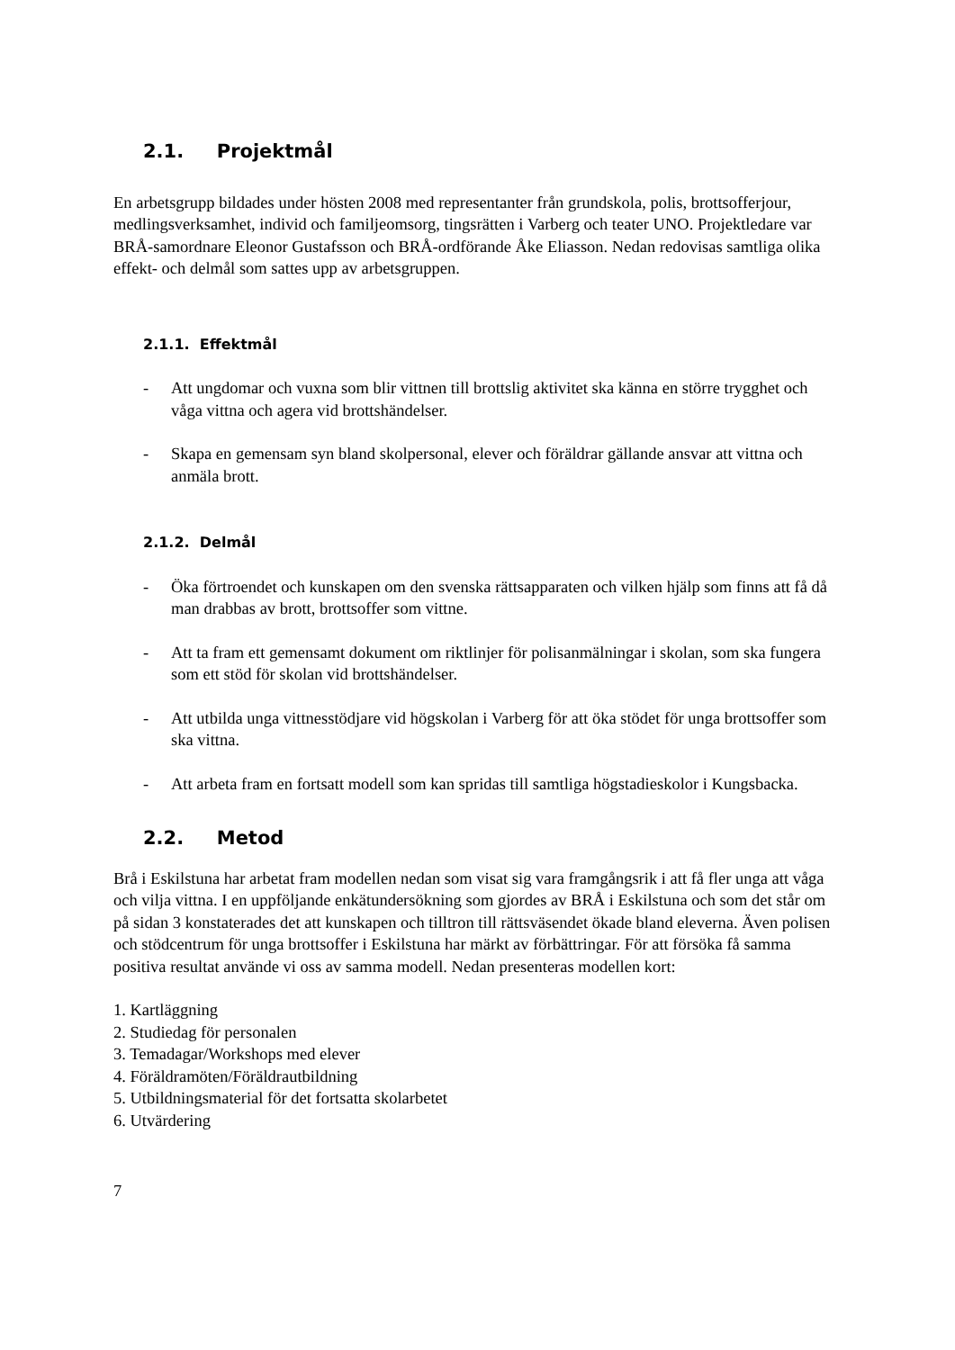2.1. Projektmål
En arbetsgrupp bildades under hösten 2008 med representanter från grundskola, polis, brottsofferjour, medlingsverksamhet, individ och familjeomsorg, tingsrätten i Varberg och teater UNO. Projektledare var BRÅ-samordnare Eleonor Gustafsson och BRÅ-ordförande Åke Eliasson. Nedan redovisas samtliga olika effekt- och delmål som sattes upp av arbetsgruppen.
2.1.1. Effektmål
- Att ungdomar och vuxna som blir vittnen till brottslig aktivitet ska känna en större trygghet och våga vittna och agera vid brottshändelser.
- Skapa en gemensam syn bland skolpersonal, elever och föräldrar gällande ansvar att vittna och anmäla brott.
2.1.2. Delmål
- Öka förtroendet och kunskapen om den svenska rättsapparaten och vilken hjälp som finns att få då man drabbas av brott, brottsoffer som vittne.
- Att ta fram ett gemensamt dokument om riktlinjer för polisanmälningar i skolan, som ska fungera som ett stöd för skolan vid brottshändelser.
- Att utbilda unga vittnesstödjare vid högskolan i Varberg för att öka stödet för unga brottsoffer som ska vittna.
- Att arbeta fram en fortsatt modell som kan spridas till samtliga högstadieskolor i Kungsbacka.
2.2. Metod
Brå i Eskilstuna har arbetat fram modellen nedan som visat sig vara framgångsrik i att få fler unga att våga och vilja vittna. I en uppföljande enkätundersökning som gjordes av BRÅ i Eskilstuna och som det står om på sidan 3 konstaterades det att kunskapen och tilltron till rättsväsendet ökade bland eleverna. Även polisen och stödcentrum för unga brottsoffer i Eskilstuna har märkt av förbättringar. För att försöka få samma positiva resultat använde vi oss av samma modell. Nedan presenteras modellen kort:
1. Kartläggning
2. Studiedag för personalen
3. Temadagar/Workshops med elever
4. Föräldramöten/Föräldrautbildning
5. Utbildningsmaterial för det fortsatta skolarbetet
6. Utvärdering
7